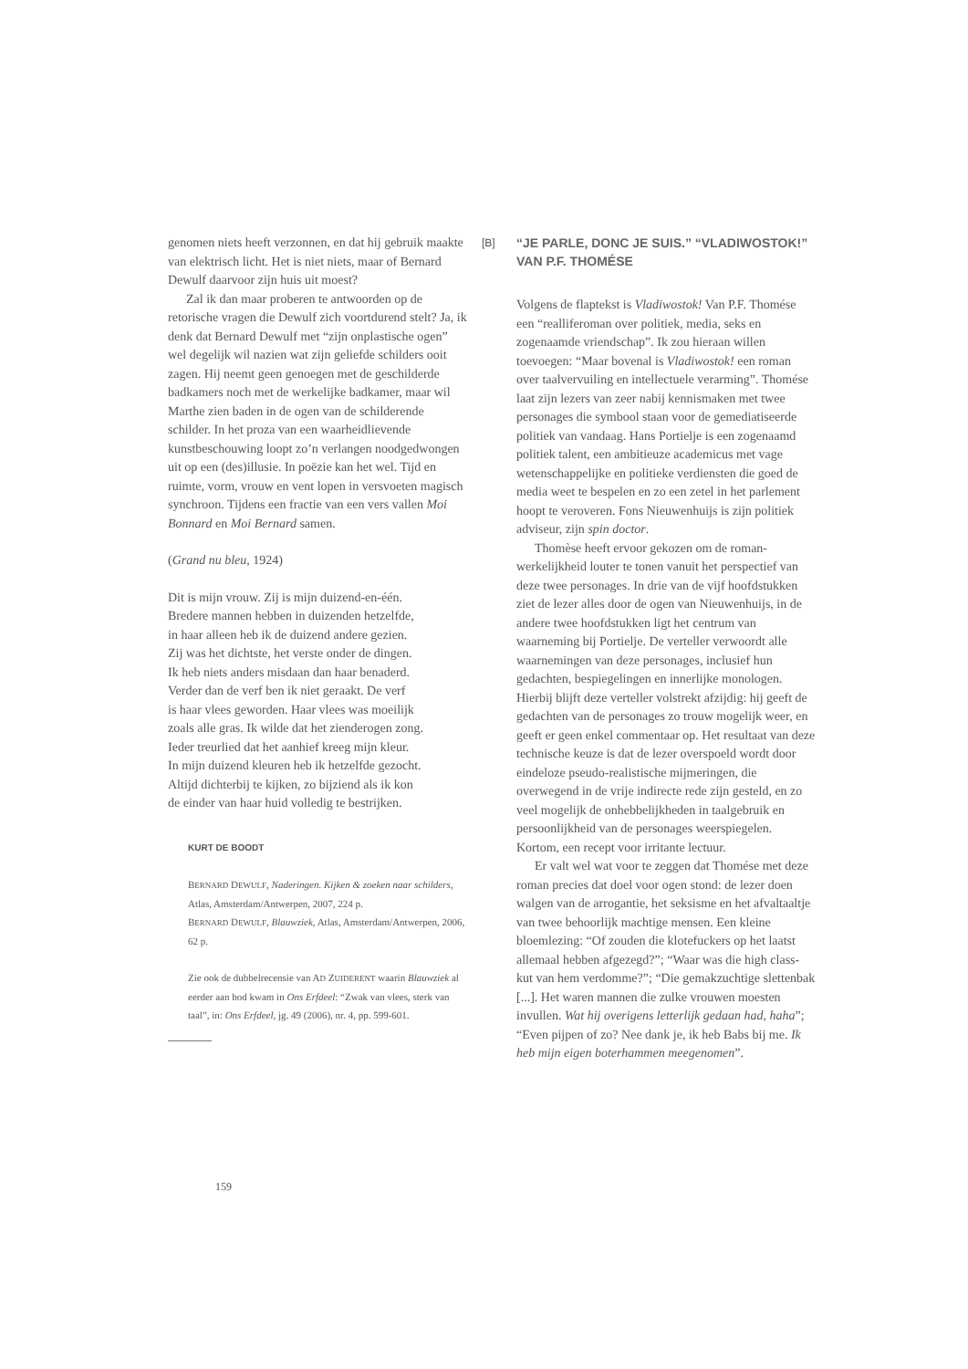genomen niets heeft verzonnen, en dat hij gebruik maakte van elektrisch licht. Het is niet niets, maar of Bernard Dewulf daarvoor zijn huis uit moest?
Zal ik dan maar proberen te antwoorden op de retorische vragen die Dewulf zich voortdurend stelt? Ja, ik denk dat Bernard Dewulf met “zijn onplastische ogen” wel degelijk wil nazien wat zijn geliefde schilders ooit zagen. Hij neemt geen genoegen met de geschilderde badkamers noch met de werkelijke badkamer, maar wil Marthe zien baden in de ogen van de schilderende schilder. In het proza van een waarheidlievende kunstbeschouwing loopt zo’n verlangen noodgedwongen uit op een (des)illusie. In poëzie kan het wel. Tijd en ruimte, vorm, vrouw en vent lopen in versvoeten magisch synchroon. Tijdens een fractie van een vers vallen Moi Bonnard en Moi Bernard samen.
(Grand nu bleu, 1924)
Dit is mijn vrouw. Zij is mijn duizend-en-één.
Bredere mannen hebben in duizenden hetzelfde,
in haar alleen heb ik de duizend andere gezien.
Zij was het dichtste, het verste onder de dingen.
Ik heb niets anders misdaan dan haar benaderd.
Verder dan de verf ben ik niet geraakt. De verf
is haar vlees geworden. Haar vlees was moeilijk
zoals alle gras. Ik wilde dat het zienderogen zong.
Ieder treurlied dat het aanhief kreeg mijn kleur.
In mijn duizend kleuren heb ik hetzelfde gezocht.
Altijd dichterbij te kijken, zo bijziend als ik kon
de einder van haar huid volledig te bestrijken.
KURT DE BOODT
BERNARD DEWULF, Naderingen. Kijken & zoeken naar schilders, Atlas, Amsterdam/Antwerpen, 2007, 224 p.
BERNARD DEWULF, Blauwziek, Atlas, Amsterdam/Antwerpen, 2006, 62 p.
Zie ook de dubbelrecensie van AD ZUIDERENT waarin Blauwziek al eerder aan bod kwam in Ons Erfdeel: “Zwak van vlees, sterk van taal”, in: Ons Erfdeel, jg. 49 (2006), nr. 4, pp. 599-601.
[B]
“JE PARLE, DONC JE SUIS.” “VLADIWOSTOK!” VAN P.F. THOMÉSE
Volgens de flaptekst is Vladiwostok! Van P.F. Thomése een “realliferoman over politiek, media, seks en zogenaamde vriendschap”. Ik zou hieraan willen toevoegen: “Maar bovenal is Vladiwostok! een roman over taalvervuiling en intellectuele verarming”. Thomése laat zijn lezers van zeer nabij kennismaken met twee personages die symbool staan voor de gemediatiseerde politiek van vandaag. Hans Portielje is een zogenaamd politiek talent, een ambitieuze academicus met vage wetenschappelijke en politieke verdiensten die goed de media weet te bespelen en zo een zetel in het parlement hoopt te veroveren. Fons Nieuwenhuijs is zijn politiek adviseur, zijn spin doctor.
Thomèse heeft ervoor gekozen om de roman-werkelijkheid louter te tonen vanuit het perspectief van deze twee personages. In drie van de vijf hoofdstukken ziet de lezer alles door de ogen van Nieuwenhuijs, in de andere twee hoofdstukken ligt het centrum van waarneming bij Portielje. De verteller verwoordt alle waarnemingen van deze personages, inclusief hun gedachten, bespiegelingen en innerlijke monologen. Hierbij blijft deze verteller volstrekt afzijdig: hij geeft de gedachten van de personages zo trouw mogelijk weer, en geeft er geen enkel commentaar op. Het resultaat van deze technische keuze is dat de lezer overspoeld wordt door eindeloze pseudo-realistische mijmeringen, die overwegend in de vrije indirecte rede zijn gesteld, en zo veel mogelijk de onhebbelijkheden in taalgebruik en persoonlijkheid van de personages weerspiegelen. Kortom, een recept voor irritante lectuur.
Er valt wel wat voor te zeggen dat Thomése met deze roman precies dat doel voor ogen stond: de lezer doen walgen van de arrogantie, het seksisme en het afvaltaaltje van twee behoorlijk machtige mensen. Een kleine bloemlezing: “Of zouden die klotefuckers op het laatst allemaal hebben afgezegd?”; “Waar was die high class-kut van hem verdomme?”; “Die gemakzuchtige slettenbak [...]. Het waren mannen die zulke vrouwen moesten invullen. Wat hij overigens letterlijk gedaan had, haha”; “Even pijpen of zo? Nee dank je, ik heb Babs bij me. Ik heb mijn eigen boterhammen meegenomen”.
159